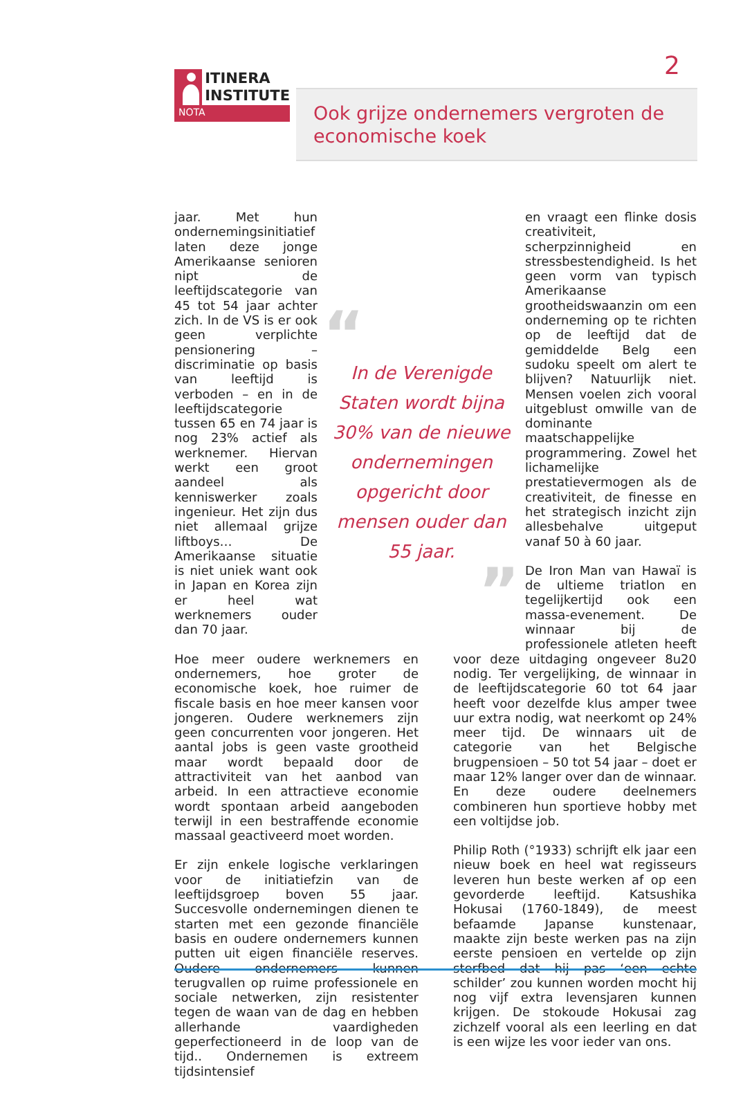2
ITINERA
INSTITUTE
NOTA
Ook grijze ondernemers vergroten de economische koek
jaar. Met hun ondernemingsinitiatief laten deze jonge Amerikaanse senioren nipt de leeftijdscategorie van 45 tot 54 jaar achter zich. In de VS is er ook geen verplichte pensionering – discriminatie op basis van leeftijd is verboden – en in de leeftijdscategorie tussen 65 en 74 jaar is nog 23% actief als werknemer. Hiervan werkt een groot aandeel als kenniswerker zoals ingenieur. Het zijn dus niet allemaal grijze liftboys… De Amerikaanse situatie is niet uniek want ook in Japan en Korea zijn er heel wat werknemers ouder dan 70 jaar.
Hoe meer oudere werknemers en ondernemers, hoe groter de economische koek, hoe ruimer de fiscale basis en hoe meer kansen voor jongeren. Oudere werknemers zijn geen concurrenten voor jongeren. Het aantal jobs is geen vaste grootheid maar wordt bepaald door de attractiviteit van het aanbod van arbeid. In een attractieve economie wordt spontaan arbeid aangeboden terwijl in een bestraffende economie massaal geactiveerd moet worden.
Er zijn enkele logische verklaringen voor de initiatiefzin van de leeftijdsgroep boven 55 jaar. Succesvolle ondernemingen dienen te starten met een gezonde financiële basis en oudere ondernemers kunnen putten uit eigen financiële reserves. Oudere ondernemers kunnen terugvallen op ruime professionele en sociale netwerken, zijn resistenter tegen de waan van de dag en hebben allerhande vaardigheden geperfectioneerd in de loop van de tijd.. Ondernemen is extreem tijdsintensief
“
In de Verenigde Staten wordt bijna 30% van de nieuwe ondernemingen opgericht door mensen ouder dan 55 jaar.
”
en vraagt een flinke dosis creativiteit, scherpzinnigheid en stressbestendigheid. Is het geen vorm van typisch Amerikaanse grootheidswaanzin om een onderneming op te richten op de leeftijd dat de gemiddelde Belg een sudoku speelt om alert te blijven? Natuurlijk niet. Mensen voelen zich vooral uitgeblust omwille van de dominante maatschappelijke programmering. Zowel het lichamelijke prestatievermogen als de creativiteit, de finesse en het strategisch inzicht zijn allesbehalve uitgeput vanaf 50 à 60 jaar.
De Iron Man van Hawaï is de ultieme triatlon en tegelijkertijd ook een massa-evenement. De winnaar bij de professionele atleten heeft voor deze uitdaging ongeveer 8u20 nodig. Ter vergelijking, de winnaar in de leeftijdscategorie 60 tot 64 jaar heeft voor dezelfde klus amper twee uur extra nodig, wat neerkomt op 24% meer tijd. De winnaars uit de categorie van het Belgische brugpensioen – 50 tot 54 jaar – doet er maar 12% langer over dan de winnaar. En deze oudere deelnemers combineren hun sportieve hobby met een voltijdse job.
Philip Roth (°1933) schrijft elk jaar een nieuw boek en heel wat regisseurs leveren hun beste werken af op een gevorderde leeftijd. Katsushika Hokusai (1760-1849), de meest befaamde Japanse kunstenaar, maakte zijn beste werken pas na zijn eerste pensioen en vertelde op zijn sterfbed dat hij pas ‘een echte schilder’ zou kunnen worden mocht hij nog vijf extra levensjaren kunnen krijgen. De stokoude Hokusai zag zichzelf vooral als een leerling en dat is een wijze les voor ieder van ons.